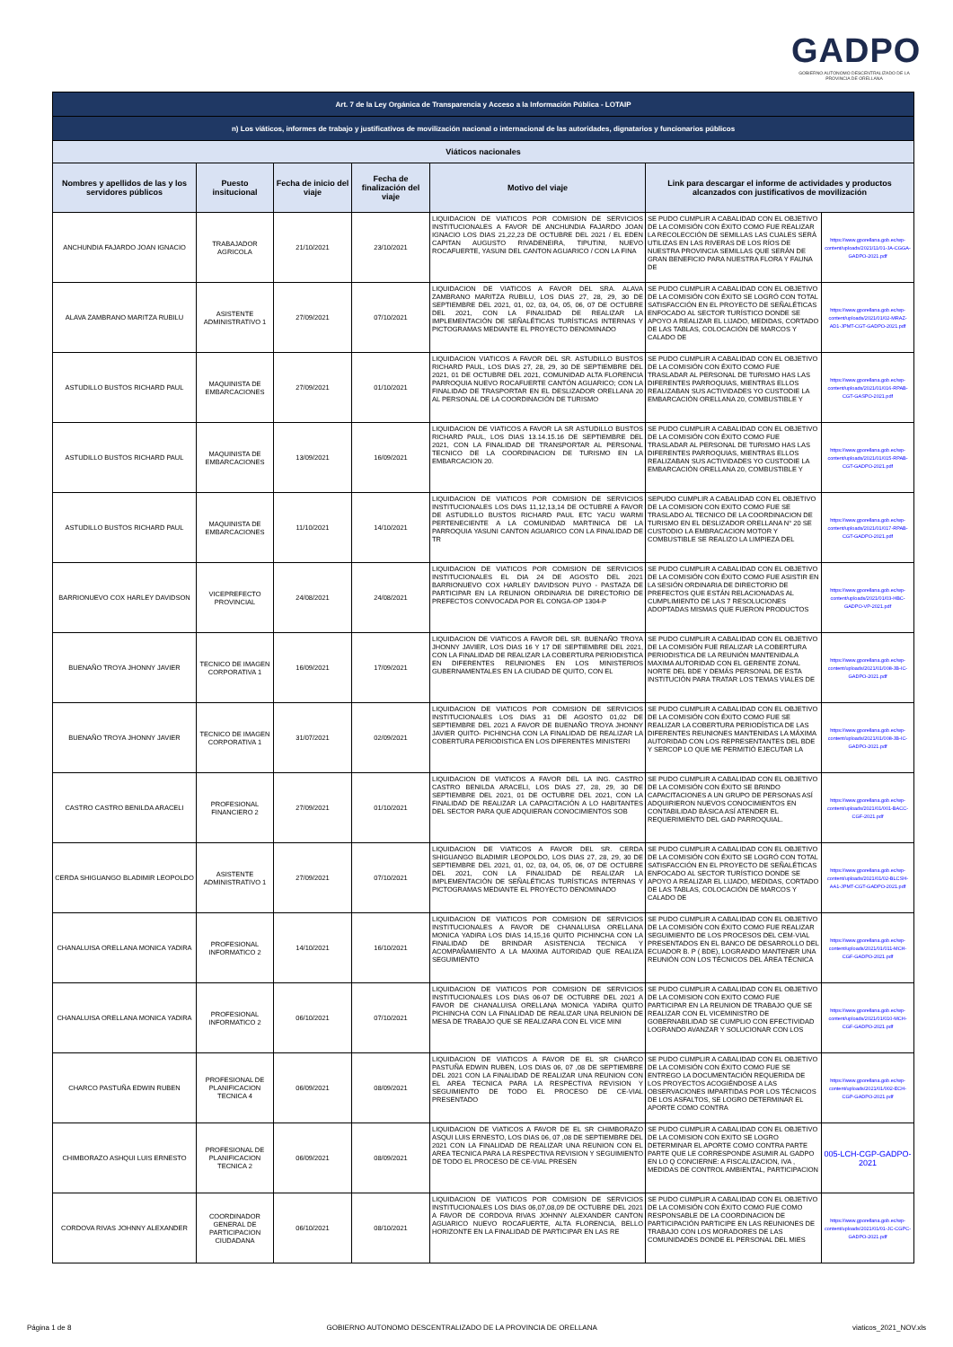GADPO
GOBIERNO AUTONOMO DESCENTRALIZADO DE LA PROVINCIA DE ORELLANA
| Art. 7 de la Ley Orgánica de Transparencia y Acceso a la Información Pública - LOTAIP | | | | | | |
| n) Los viáticos, informes de trabajo y justificativos de movilización nacional o internacional de las autoridades, dignatarios y funcionarios públicos | | | | | | |
| Viáticos nacionales | | | | | | |
| Nombres y apellidos de las y los servidores públicos | Puesto insitucional | Fecha de inicio del viaje | Fecha de finalización del viaje | Motivo del viaje | Link para descargar el informe de actividades y productos alcanzados con justificativos de movilización | |
| ANCHUNDIA FAJARDO JOAN IGNACIO | TRABAJADOR AGRICOLA | 21/10/2021 | 23/10/2021 | LIQUIDACION DE VIATICOS POR COMISION DE SERVICIOS INSTITUCIONALES A FAVOR DE ANCHUNDIA FAJARDO JOAN IGNACIO LOS DIAS 21,22,23 DE OCTUBRE DEL 2021 / EL EDEN CAPITAN AUGUSTO RIVADENEIRA, TIPUTINI, NUEVO ROCAFUERTE, YASUNI DEL CANTON AGUARICO / CON LA FINA | SE PUDO CUMPLIR A CABALIDAD CON EL OBJETIVO DE LA COMISIÓN CON ÉXITO COMO FUE REALIZAR LA RECOLECCIÓN DE SEMILLAS LAS CUALES SERÁ UTILIZAS EN LAS RIVERAS DE LOS RÍOS DE NUESTRA PROVINCIA SEMILLAS QUE SERÁN DE GRAN BENEFICIO PARA NUESTRA FLORA Y FAUNA DE | https://www.gporellana.gob.ec/wp-content/uploads/2021/11/01-JA-CGGA-GADPO-2021.pdf |
| ALAVA ZAMBRANO MARITZA RUBILU | ASISTENTE ADMINISTRATIVO 1 | 27/09/2021 | 07/10/2021 | LIQUIDACION DE VIATICOS A FAVOR DEL SRA. ALAVA ZAMBRANO MARITZA RUBILU, LOS DIAS 27, 28, 29, 30 DE SEPTIEMBRE DEL 2021, 01, 02, 03, 04, 05, 06, 07 DE OCTUBRE DEL 2021, CON LA FINALIDAD DE REALIZAR LA IMPLEMENTACIÓN DE SEÑALÉTICAS TURÍSTICAS INTERNAS Y PICTOGRAMAS MEDIANTE EL PROYECTO DENOMINADO | SE PUDO CUMPLIR A CABALIDAD CON EL OBJETIVO DE LA COMISIÓN CON ÉXITO SE LOGRÓ CON TOTAL SATISFACCIÓN EN EL PROYECTO DE SEÑALÉTICAS ENFOCADO AL SECTOR TURÍSTICO DONDE SE APOYO A REALIZAR EL LIJADO, MEDIDAS, CORTADO DE LAS TABLAS, COLOCACIÓN DE MARCOS Y CALADO DE | https://www.gporellana.gob.ec/wp-content/uploads/2021/01/02-MRAZ-AD1-JPMT-CGT-GADPO-2021.pdf |
| ASTUDILLO BUSTOS RICHARD PAUL | MAQUINISTA DE EMBARCACIONES | 27/09/2021 | 01/10/2021 | LIQUIDACION VIATICOS A FAVOR DEL SR. ASTUDILLO BUSTOS RICHARD PAUL, LOS DIAS 27, 28, 29, 30 DE SEPTIEMBRE DEL 2021, 01 DE OCTUBRE DEL 2021, COMUNIDAD ALTA FLORENCIA PARROQUIA NUEVO ROCAFUERTE CANTÓN AGUARICO; CON LA FINALIDAD DE TRASPORTAR EN EL DESLIZADOR ORELLANA 20 AL PERSONAL DE LA COORDINACIÓN DE TURISMO | SE PUDO CUMPLIR A CABALIDAD CON EL OBJETIVO DE LA COMISIÓN CON ÉXITO COMO FUE TRASLADAR AL PERSONAL DE TURISMO HAS LAS DIFERENTES PARROQUIAS, MIENTRAS ELLOS REALIZABAN SUS ACTIVIDADES YO CUSTODIE LA EMBARCACIÓN ORELLANA 20, COMBUSTIBLE Y | https://www.gporellana.gob.ec/wp-content/uploads/2021/01/016-RPAB-CGT-GASPO-2021.pdf |
| ASTUDILLO BUSTOS RICHARD PAUL | MAQUINISTA DE EMBARCACIONES | 13/09/2021 | 16/09/2021 | LIQUIDACION DE VIATICOS A FAVOR LA SR ASTUDILLO BUSTOS RICHARD PAUL, LOS DIAS 13.14.15.16 DE SEPTIEMBRE DEL 2021, CON LA FINALIDAD DE TRANSPORTAR AL PERSONAL TECNICO DE LA COORDINACION DE TURISMO EN LA EMBARCACION 20. | SE PUDO CUMPLIR A CABALIDAD CON EL OBJETIVO DE LA COMISIÓN CON ÉXITO COMO FUE TRASLADAR AL PERSONAL DE TURISMO HAS LAS DIFERENTES PARROQUIAS, MIENTRAS ELLOS REALIZABAN SUS ACTIVIDADES YO CUSTODIE LA EMBARCACIÓN ORELLANA 20, COMBUSTIBLE Y | https://www.gporellana.gob.ec/wp-content/uploads/2021/01/015-RPAB-CGT-GADPO-2021.pdf |
| ASTUDILLO BUSTOS RICHARD PAUL | MAQUINISTA DE EMBARCACIONES | 11/10/2021 | 14/10/2021 | LIQUIDACION DE VIATICOS POR COMISION DE SERVICIOS INSTITUCIONALES LOS DIAS 11,12,13,14 DE OCTUBRE A FAVOR DE ASTUDILLO BUSTOS RICHARD PAUL ETC YACU WARMI PERTENECIENTE A LA COMUNIDAD MARTINICA DE LA PARROQUIA YASUNI CANTON AGUARICO CON LA FINALIDAD DE TR | SEPUDO CUMPLIR A CABALIDAD CON EL OBJETIVO DE LA COMISION CON EXITO COMO FUE SE TRASLADO AL TECNICO DE LA COORDINACION DE TURISMO EN EL DESLIZADOR ORELLANA N° 20 SE CUSTODIO LA EMBRACACION MOTOR Y COMBUSTIBLE SE REALIZO LA LIMPIEZA DEL | https://www.gporellana.gob.ec/wp-content/uploads/2021/01/017-RPAB-CGT-GADPO-2021.pdf |
| BARRIONUEVO COX HARLEY DAVIDSON | VICEPREFECTO PROVINCIAL | 24/08/2021 | 24/08/2021 | LIQUIDACION DE VIATICOS POR COMISION DE SERVICIOS INSTITUCIONALES EL DIA 24 DE AGOSTO DEL 2021 BARRIONUEVO COX HARLEY DAVIDSON PUYO - PASTAZA DE PARTICIPAR EN LA REUNION ORDINARIA DE DIRECTORIO DE PREFECTOS CONVOCADA POR EL CONGA-OP 1304-P | SE PUDO CUMPLIR A CABALIDAD CON EL OBJETIVO DE LA COMISIÓN CON ÉXITO COMO FUE ASISTIR EN LA SESIÓN ORDINARIA DE DIRECTORIO DE PREFECTOS QUE ESTÁN RELACIONADAS AL CUMPLIMIENTO DE LAS 7 RESOLUCIONES ADOPTADAS MISMAS QUE FUERON PRODUCTOS | https://www.gporellana.gob.ec/wp-content/uploads/2021/01/03-HBC-GADPO-VP-2021.pdf |
| BUENAÑO TROYA JHONNY JAVIER | TECNICO DE IMAGEN CORPORATIVA 1 | 16/09/2021 | 17/09/2021 | LIQUIDACION DE VIATICOS A FAVOR DEL SR. BUENAÑO TROYA JHONNY JAVIER, LOS DIAS 16 Y 17 DE SEPTIEMBRE DEL 2021, CON LA FINALIDAD DE REALIZAR LA COBERTURA PERIODISTICA EN DIFERENTES REUNIONES EN LOS MINISTERIOS GUBERNAMENTALES EN LA CIUDAD DE QUITO, CON EL | SE PUDO CUMPLIR A CABALIDAD CON EL OBJETIVO DE LA COMISIÓN FUE REALIZAR LA COBERTURA PERIODISTICA DE LA REUNIÓN MANTENIDALA MAXIMA AUTORIDAD CON EL GERENTE ZONAL NORTE DEL BDE Y DEMÁS PERSONAL DE ESTA INSTITUCIÓN PARA TRATAR LOS TEMAS VIALES DE | https://www.gporellana.gob.ec/wp-content/uploads/2021/01/008-JB-IC-GADPO-2021.pdf |
| BUENAÑO TROYA JHONNY JAVIER | TECNICO DE IMAGEN CORPORATIVA 1 | 31/07/2021 | 02/09/2021 | LIQUIDACION DE VIATICOS POR COMISION DE SERVICIOS INSTITUCIONALES LOS DIAS 31 DE AGOSTO 01,02 DE SEPTIEMBRE DEL 2021 A FAVOR DE BUENAÑO TROYA JHONNY JAVIER QUITO- PICHINCHA CON LA FINALIDAD DE REALIZAR LA COBERTURA PERIODISTICA EN LOS DIFERENTES MINISTERI | SE PUDO CUMPLIR A CABALIDAD CON EL OBJETIVO DE LA COMISIÓN CON ÉXITO COMO FUE SE REALIZAR LA COBERTURA PERIODÍSTICA DE LAS DIFERENTES REUNIONES MANTENIDAS LA MÁXIMA AUTORIDAD CON LOS REPRESENTANTES DEL BDE Y SERCOP LO QUE ME PERMITIÓ EJECUTAR LA | https://www.gporellana.gob.ec/wp-content/uploads/2021/01/008-JB-IC-GADPO-2021.pdf |
| CASTRO CASTRO BENILDA ARACELI | PROFESIONAL FINANCIERO 2 | 27/09/2021 | 01/10/2021 | LIQUIDACION DE VIATICOS A FAVOR DEL LA ING. CASTRO CASTRO BENILDA ARACELI, LOS DIAS 27, 28, 29, 30 DE SEPTIEMBRE DEL 2021, 01 DE OCTUBRE DEL 2021, CON LA FINALIDAD DE REALIZAR LA CAPACITACIÓN A LO HABITANTES DEL SECTOR PARA QUE ADQUIERAN CONOCIMIENTOS SOB | SE PUDO CUMPLIR A CABALIDAD CON EL OBJETIVO DE LA COMISIÓN CON ÉXITO SE BRINDO CAPACITACIONES A UN GRUPO DE PERSONAS ASÍ ADQUIRIERON NUEVOS CONOCIMIENTOS EN CONTABILIDAD BÁSICA ASÍ ATENDER EL REQUERIMIENTO DEL GAD PARROQUIAL. | https://www.gporellana.gob.ec/wp-content/uploads/2021/01/001-BACC-CGF-2021.pdf |
| CERDA SHIGUANGO BLADIMIR LEOPOLDO | ASISTENTE ADMINISTRATIVO 1 | 27/09/2021 | 07/10/2021 | LIQUIDACION DE VIATICOS A FAVOR DEL SR. CERDA SHIGUANGO BLADIMIR LEOPOLDO, LOS DIAS 27, 28, 29, 30 DE SEPTIEMBRE DEL 2021, 01, 02, 03, 04, 05, 06, 07 DE OCTUBRE DEL 2021, CON LA FINALIDAD DE REALIZAR LA IMPLEMENTACIÓN DE SEÑALÉTICAS TURÍSTICAS INTERNAS Y PICTOGRAMAS MEDIANTE EL PROYECTO DENOMINADO | SE PUDO CUMPLIR A CABALIDAD CON EL OBJETIVO DE LA COMISIÓN CON ÉXITO SE LOGRÓ CON TOTAL SATISFACCIÓN EN EL PROYECTO DE SEÑALÉTICAS ENFOCADO AL SECTOR TURÍSTICO DONDE SE APOYO A REALIZAR EL LIJADO, MEDIDAS, CORTADO DE LAS TABLAS, COLOCACIÓN DE MARCOS Y CALADO DE | https://www.gporellana.gob.ec/wp-content/uploads/2021/01/02-BLCSH-AA1-JPMT-CGT-GADPO-2021.pdf |
| CHANALUISA ORELLANA MONICA YADIRA | PROFESIONAL INFORMATICO 2 | 14/10/2021 | 16/10/2021 | LIQUIDACION DE VIATICOS POR COMISION DE SERVICIOS INSTITUCIONALES A FAVOR DE CHANALUISA ORELLANA MONICA YADIRA LOS DIAS 14,15,16 QUITO PICHINCHA CON LA FINALIDAD DE BRINDAR ASISTENCIA TECNICA Y ACOMPAÑAMIENTO A LA MAXIMA AUTORIDAD QUE REALIZA SEGUIMIENTO | SE PUDO CUMPLIR A CABALIDAD CON EL OBJETIVO DE LA COMISIÓN CON ÉXITO COMO FUE REALIZAR SEGUIMIENTO DE LOS PROCESOS DEL CEM-VIAL PRESENTADOS EN EL BANCO DE DESARROLLO DEL ECUADOR B. P ( BDE), LOGRANDO MANTENER UNA REUNIÓN CON LOS TÉCNICOS DEL ÁREA TÉCNICA | https://www.gporellana.gob.ec/wp-content/uploads/2021/01/011-MCH-CGF-GADPO-2021.pdf |
| CHANALUISA ORELLANA MONICA YADIRA | PROFESIONAL INFORMATICO 2 | 06/10/2021 | 07/10/2021 | LIQUIDACION DE VIATICOS POR COMISION DE SERVICIOS INSTITUCIONALES LOS DIAS 06-07 DE OCTUBRE DEL 2021 A FAVOR DE CHANALUISA ORELLANA MONICA YADIRA QUITO PICHINCHA CON LA FINALIDAD DE REALIZAR UNA REUNION DE MESA DE TRABAJO QUE SE REALIZARA CON EL VICE MINI | SE PUDO CUMPLIR A CABALIDAD CON EL OBJETIVO DE LA COMISION CON EXITO COMO FUE PARTICIPAR EN LA REUNION DE TRABAJO QUE SE REALIZAR CON EL VICEMINISTRO DE GOBERNABILIDAD SE CUMPLIO CON EFECTIVIDAD LOGRANDO AVANZAR Y SOLUCIONAR CON LOS | https://www.gporellana.gob.ec/wp-content/uploads/2021/01/010-MCH-CGF-GADPO-2021.pdf |
| CHARCO PASTUÑA EDWIN RUBEN | PROFESIONAL DE PLANIFICACION TECNICA 4 | 06/09/2021 | 08/09/2021 | LIQUIDACION DE VIATICOS A FAVOR DE EL SR CHARCO PASTUÑA EDWIN RUBEN, LOS DIAS 06, 07 ,08 DE SEPTIEMBRE DEL 2021 CON LA FINALIDAD DE REALIZAR UNA REUNION CON EL AREA TECNICA PARA LA RESPECTIVA REVISION Y SEGUIMIENTO DE TODO EL PROCESO DE CE-VIAL PRESENTADO | SE PUDO CUMPLIR A CABALIDAD CON EL OBJETIVO DE LA COMISIÓN CON ÉXITO COMO FUE SE ENTREGO LA DOCUMENTACIÓN REQUERIDA DE LOS PROYECTOS ACOGIÉNDOSE A LAS OBSERVACIONES IMPARTIDAS POR LOS TÉCNICOS DE LOS ASFALTOS, SE LOGRO DETERMINAR EL APORTE COMO CONTRA | https://www.gporellana.gob.ec/wp-content/uploads/2021/01/002-ECH-CGP-GADPO-2021.pdf |
| CHIMBORAZO ASHQUI LUIS ERNESTO | PROFESIONAL DE PLANIFICACION TECNICA 2 | 06/09/2021 | 08/09/2021 | LIQUIDACION DE VIATICOS A FAVOR DE EL SR CHIMBORAZO ASQUI LUIS ERNESTO, LOS DIAS 06, 07 ,08 DE SEPTIEMBRE DEL 2021 CON LA FINALIDAD DE REALIZAR UNA REUNION CON EL AREA TECNICA PARA LA RESPECTIVA REVISION Y SEGUIMIENTO DE TODO EL PROCESO DE CE-VIAL PRESEN | SE PUDO CUMPLIR A CABALIDAD CON EL OBJETIVO DE LA COMISION CON EXITO SE LOGRO DETERMINAR EL APORTE COMO CONTRA PARTE PARTE QUE LE CORRESPONDE ASUMIR AL GADPO EN LO Q CONCIERNE: A FISCALIZACION, IVA , MEDIDAS DE CONTROL AMBIENTAL, PARTICIPACION | 005-LCH-CGP-GADPO-2021 |
| CORDOVA RIVAS JOHNNY ALEXANDER | COORDINADOR GENERAL DE PARTICIPACION CIUDADANA | 06/10/2021 | 08/10/2021 | LIQUIDACION DE VIATICOS POR COMISION DE SERVICIOS INSTITUCIONALES LOS DIAS 06,07,08,09 DE OCTUBRE DEL 2021 A FAVOR DE CORDOVA RIVAS JOHNNY ALEXANDER CANTON AGUARICO NUEVO ROCAFUERTE, ALTA FLORENCIA, BELLO HORIZONTE EN LA FINALIDAD DE PARTICIPAR EN LAS RE | SE PUDO CUMPLIR A CABALIDAD CON EL OBJETIVO DE LA COMISIÓN CON ÉXITO COMO FUE COMO RESPONSABLE DE LA COORDINACION DE PARTICIPACIÓN PARTICIPE EN LAS REUNIONES DE TRABAJO CON LOS MORADORES DE LAS COMUNIDADES DONDE EL PERSONAL DEL MIES | https://www.gporellana.gob.ec/wp-content/uploads/2021/01/01-JC-CGPC-GADPO-2021.pdf |
Página 1 de 8 GOBIERNO AUTONOMO DESCENTRALIZADO DE LA PROVINCIA DE ORELLANA viaticos_2021_NOV.xls